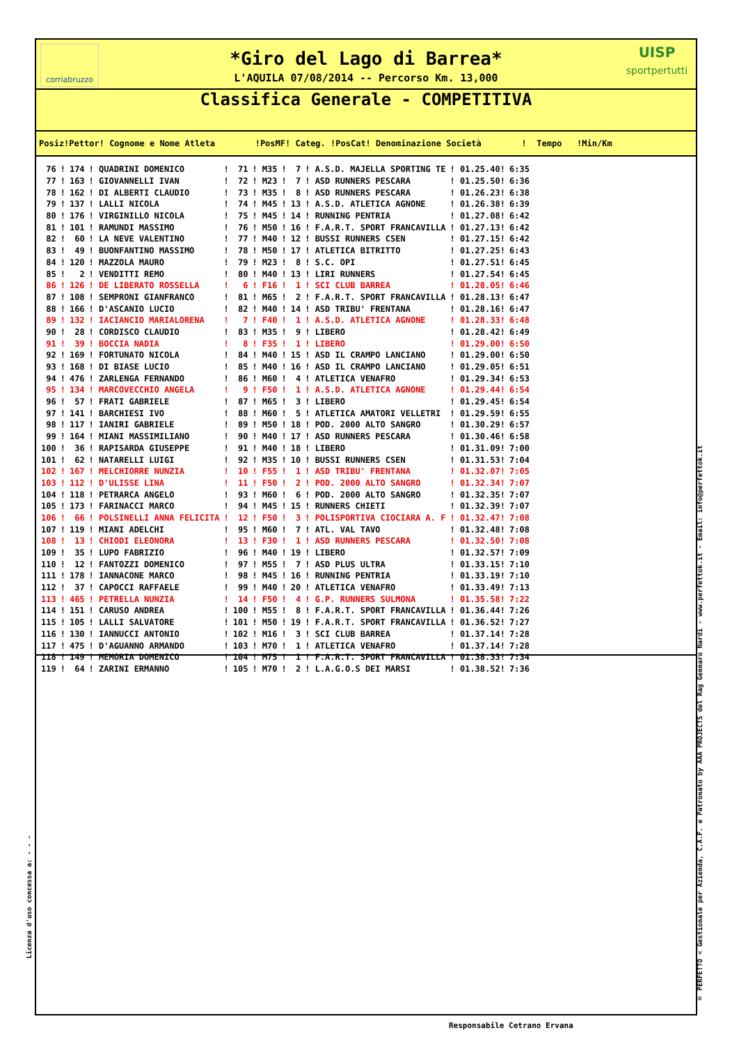corriabruzzo
UISP
sportpertutti
*Giro del Lago di Barrea*
L'AQUILA 07/08/2014 -- Percorso Km. 13,000
Classifica Generale - COMPETITIVA
Posiz!Pettor! Cognome e Nome Atleta !PosMF! Categ. !PosCat! Denominazione Società ! Tempo !Min/Km
| 76 | ! | 174 | ! QUADRINI DOMENICO | ! | 71 | ! M35 | ! | 7 | ! A.S.D. MAJELLA SPORTING TE | ! 01.25.40! | 6:35 |
| 77 | ! | 163 | ! GIOVANNELLI IVAN | ! | 72 | ! M23 | ! | 7 | ! ASD RUNNERS PESCARA | ! 01.25.50! | 6:36 |
| 78 | ! | 162 | ! DI ALBERTI CLAUDIO | ! | 73 | ! M35 | ! | 8 | ! ASD RUNNERS PESCARA | ! 01.26.23! | 6:38 |
| 79 | ! | 137 | ! LALLI NICOLA | ! | 74 | ! M45 | ! | 13 | ! A.S.D. ATLETICA AGNONE | ! 01.26.38! | 6:39 |
| 80 | ! | 176 | ! VIRGINILLO NICOLA | ! | 75 | ! M45 | ! | 14 | ! RUNNING PENTRIA | ! 01.27.08! | 6:42 |
| 81 | ! | 101 | ! RAMUNDI MASSIMO | ! | 76 | ! M50 | ! | 16 | ! F.A.R.T. SPORT FRANCAVILLA | ! 01.27.13! | 6:42 |
| 82 | ! | 60 | ! LA NEVE VALENTINO | ! | 77 | ! M40 | ! | 12 | ! BUSSI RUNNERS CSEN | ! 01.27.15! | 6:42 |
| 83 | ! | 49 | ! BUONFANTINO MASSIMO | ! | 78 | ! M50 | ! | 17 | ! ATLETICA BITRITTO | ! 01.27.25! | 6:43 |
| 84 | ! | 120 | ! MAZZOLA MAURO | ! | 79 | ! M23 | ! | 8 | ! S.C. OPI | ! 01.27.51! | 6:45 |
| 85 | ! | 2 | ! VENDITTI REMO | ! | 80 | ! M40 | ! | 13 | ! LIRI RUNNERS | ! 01.27.54! | 6:45 |
| 86 | ! | 126 | ! DE LIBERATO ROSSELLA | ! | 6 | ! F16 | ! | 1 | ! SCI CLUB BARREA | ! 01.28.05! | 6:46 |
| 87 | ! | 108 | ! SEMPRONI GIANFRANCO | ! | 81 | ! M65 | ! | 2 | ! F.A.R.T. SPORT FRANCAVILLA | ! 01.28.13! | 6:47 |
| 88 | ! | 166 | ! D'ASCANIO LUCIO | ! | 82 | ! M40 | ! | 14 | ! ASD TRIBU' FRENTANA | ! 01.28.16! | 6:47 |
| 89 | ! | 132 | ! IACIANCIO MARIALORENA | ! | 7 | ! F40 | ! | 1 | ! A.S.D. ATLETICA AGNONE | ! 01.28.33! | 6:48 |
| 90 | ! | 28 | ! CORDISCO CLAUDIO | ! | 83 | ! M35 | ! | 9 | ! LIBERO | ! 01.28.42! | 6:49 |
| 91 | ! | 39 | ! BOCCIA NADIA | ! | 8 | ! F35 | ! | 1 | ! LIBERO | ! 01.29.00! | 6:50 |
| 92 | ! | 169 | ! FORTUNATO NICOLA | ! | 84 | ! M40 | ! | 15 | ! ASD IL CRAMPO LANCIANO | ! 01.29.00! | 6:50 |
| 93 | ! | 168 | ! DI BIASE LUCIO | ! | 85 | ! M40 | ! | 16 | ! ASD IL CRAMPO LANCIANO | ! 01.29.05! | 6:51 |
| 94 | ! | 476 | ! ZARLENGA FERNANDO | ! | 86 | ! M60 | ! | 4 | ! ATLETICA VENAFRO | ! 01.29.34! | 6:53 |
| 95 | ! | 134 | ! MARCOVECCHIO ANGELA | ! | 9 | ! F50 | ! | 1 | ! A.S.D. ATLETICA AGNONE | ! 01.29.44! | 6:54 |
| 96 | ! | 57 | ! FRATI GABRIELE | ! | 87 | ! M65 | ! | 3 | ! LIBERO | ! 01.29.45! | 6:54 |
| 97 | ! | 141 | ! BARCHIESI IVO | ! | 88 | ! M60 | ! | 5 | ! ATLETICA AMATORI VELLETRI | ! 01.29.59! | 6:55 |
| 98 | ! | 117 | ! IANIRI GABRIELE | ! | 89 | ! M50 | ! | 18 | ! POD. 2000 ALTO SANGRO | ! 01.30.29! | 6:57 |
| 99 | ! | 164 | ! MIANI MASSIMILIANO | ! | 90 | ! M40 | ! | 17 | ! ASD RUNNERS PESCARA | ! 01.30.46! | 6:58 |
| 100 | ! | 36 | ! RAPISARDA GIUSEPPE | ! | 91 | ! M40 | ! | 18 | ! LIBERO | ! 01.31.09! | 7:00 |
| 101 | ! | 62 | ! NATARELLI LUIGI | ! | 92 | ! M35 | ! | 10 | ! BUSSI RUNNERS CSEN | ! 01.31.53! | 7:04 |
| 102 | ! | 167 | ! MELCHIORRE NUNZIA | ! | 10 | ! F55 | ! | 1 | ! ASD TRIBU' FRENTANA | ! 01.32.07! | 7:05 |
| 103 | ! | 112 | ! D'ULISSE LINA | ! | 11 | ! F50 | ! | 2 | ! POD. 2000 ALTO SANGRO | ! 01.32.34! | 7:07 |
| 104 | ! | 118 | ! PETRARCA ANGELO | ! | 93 | ! M60 | ! | 6 | ! POD. 2000 ALTO SANGRO | ! 01.32.35! | 7:07 |
| 105 | ! | 173 | ! FARINACCI MARCO | ! | 94 | ! M45 | ! | 15 | ! RUNNERS CHIETI | ! 01.32.39! | 7:07 |
| 106 | ! | 66 | ! POLSINELLI ANNA FELICITA | ! | 12 | ! F50 | ! | 3 | ! POLISPORTIVA CIOCIARA A. F | ! 01.32.47! | 7:08 |
| 107 | ! | 119 | ! MIANI ADELCHI | ! | 95 | ! M60 | ! | 7 | ! ATL. VAL TAVO | ! 01.32.48! | 7:08 |
| 108 | ! | 13 | ! CHIODI ELEONORA | ! | 13 | ! F30 | ! | 1 | ! ASD RUNNERS PESCARA | ! 01.32.50! | 7:08 |
| 109 | ! | 35 | ! LUPO FABRIZIO | ! | 96 | ! M40 | ! | 19 | ! LIBERO | ! 01.32.57! | 7:09 |
| 110 | ! | 12 | ! FANTOZZI DOMENICO | ! | 97 | ! M55 | ! | 7 | ! ASD PLUS ULTRA | ! 01.33.15! | 7:10 |
| 111 | ! | 178 | ! IANNACONE MARCO | ! | 98 | ! M45 | ! | 16 | ! RUNNING PENTRIA | ! 01.33.19! | 7:10 |
| 112 | ! | 37 | ! CAPOCCI RAFFAELE | ! | 99 | ! M40 | ! | 20 | ! ATLETICA VENAFRO | ! 01.33.49! | 7:13 |
| 113 | ! | 465 | ! PETRELLA NUNZIA | ! | 14 | ! F50 | ! | 4 | ! G.P. RUNNERS SULMONA | ! 01.35.58! | 7:22 |
| 114 | ! | 151 | ! CARUSO ANDREA | ! | 100 | ! M55 | ! | 8 | ! F.A.R.T. SPORT FRANCAVILLA | ! 01.36.44! | 7:26 |
| 115 | ! | 105 | ! LALLI SALVATORE | ! | 101 | ! M50 | ! | 19 | ! F.A.R.T. SPORT FRANCAVILLA | ! 01.36.52! | 7:27 |
| 116 | ! | 130 | ! IANNUCCI ANTONIO | ! | 102 | ! M16 | ! | 3 | ! SCI CLUB BARREA | ! 01.37.14! | 7:28 |
| 117 | ! | 475 | ! D'AGUANNO ARMANDO | ! | 103 | ! M70 | ! | 1 | ! ATLETICA VENAFRO | ! 01.37.14! | 7:28 |
| 118 | ! | 149 | ! MEMORIA DOMENICO | ! | 104 | ! M75 | ! | 1 | ! F.A.R.T. SPORT FRANCAVILLA | ! 01.38.33! | 7:34 |
| 119 | ! | 64 | ! ZARINI ERMANNO | ! | 105 | ! M70 | ! | 2 | ! L.A.G.O.S DEI MARSI | ! 01.38.52! | 7:36 |
© PERFETTO < Gestionale per Azienda, C.A.F. e Patronato by AAA PROJECTS del Rag Gennaro Nardi - www.perfettok.it - Email: info@perfettok.it
Licenza d'uso concessa a: - - -
Responsabile Cetrano Ervana